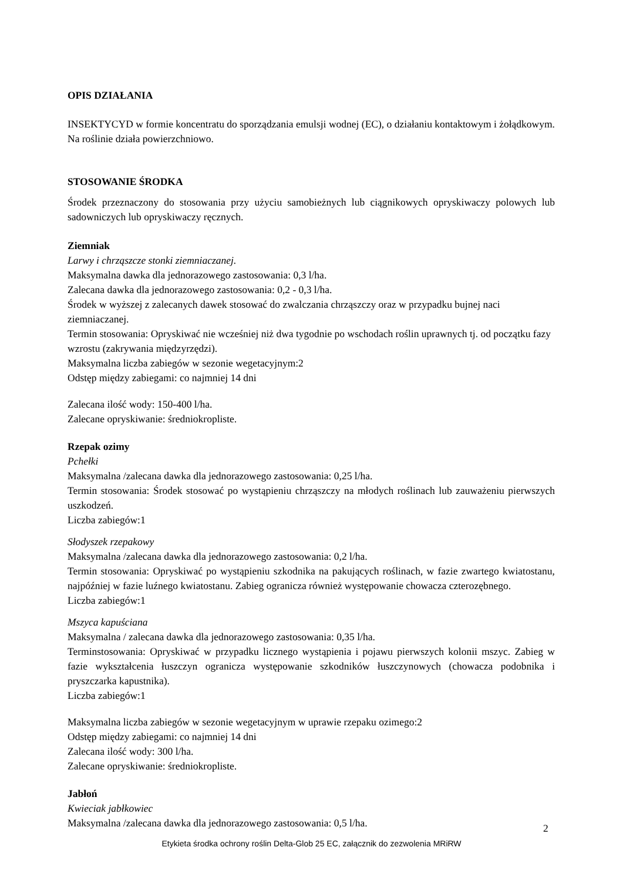OPIS DZIAŁANIA
INSEKTYCYD w formie koncentratu do sporządzania emulsji wodnej (EC), o działaniu kontaktowym i żołądkowym. Na roślinie działa powierzchniowo.
STOSOWANIE ŚRODKA
Środek przeznaczony do stosowania przy użyciu samobieżnych lub ciągnikowych opryskiwaczy polowych lub sadowniczych lub opryskiwaczy ręcznych.
Ziemniak
Larwy i chrząszcze stonki ziemniaczanej.
Maksymalna dawka dla jednorazowego zastosowania: 0,3 l/ha.
Zalecana dawka dla jednorazowego zastosowania: 0,2 - 0,3 l/ha.
Środek w wyższej z zalecanych dawek stosować do zwalczania chrząszczy oraz w przypadku bujnej naci ziemniaczanej.
Termin stosowania: Opryskiwać nie wcześniej niż dwa tygodnie po wschodach roślin uprawnych tj. od początku fazy wzrostu (zakrywania międzyrzędzi).
Maksymalna liczba zabiegów w sezonie wegetacyjnym:2
Odstęp między zabiegami: co najmniej 14 dni
Zalecana ilość wody: 150-400 l/ha.
Zalecane opryskiwanie: średniokropliste.
Rzepak ozimy
Pchełki
Maksymalna /zalecana dawka dla jednorazowego zastosowania: 0,25 l/ha.
Termin stosowania: Środek stosować po wystąpieniu chrząszczy na młodych roślinach lub zauważeniu pierwszych uszkodzeń.
Liczba zabiegów:1
Słodyszek rzepakowy
Maksymalna /zalecana dawka dla jednorazowego zastosowania: 0,2 l/ha.
Termin stosowania: Opryskiwać po wystąpieniu szkodnika na pakujących roślinach, w fazie zwartego kwiatostanu, najpóźniej w fazie luźnego kwiatostanu. Zabieg ogranicza również występowanie chowacza czterozębnego.
Liczba zabiegów:1
Mszyca kapuściana
Maksymalna / zalecana dawka dla jednorazowego zastosowania: 0,35 l/ha.
Terminstosowania: Opryskiwać w przypadku licznego wystąpienia i pojawu pierwszych kolonii mszyc. Zabieg w fazie wykształcenia łuszczyn ogranicza występowanie szkodników łuszczynowych (chowacza podobnika i pryszczarka kapustnika).
Liczba zabiegów:1
Maksymalna liczba zabiegów w sezonie wegetacyjnym w uprawie rzepaku ozimego:2
Odstęp między zabiegami: co najmniej 14 dni
Zalecana ilość wody: 300 l/ha.
Zalecane opryskiwanie: średniokropliste.
Jabłoń
Kwieciak jabłkowiec
Maksymalna /zalecana dawka dla jednorazowego zastosowania: 0,5 l/ha.
2
Etykieta środka ochrony roślin Delta-Glob 25 EC, załącznik do zezwolenia MRiRW